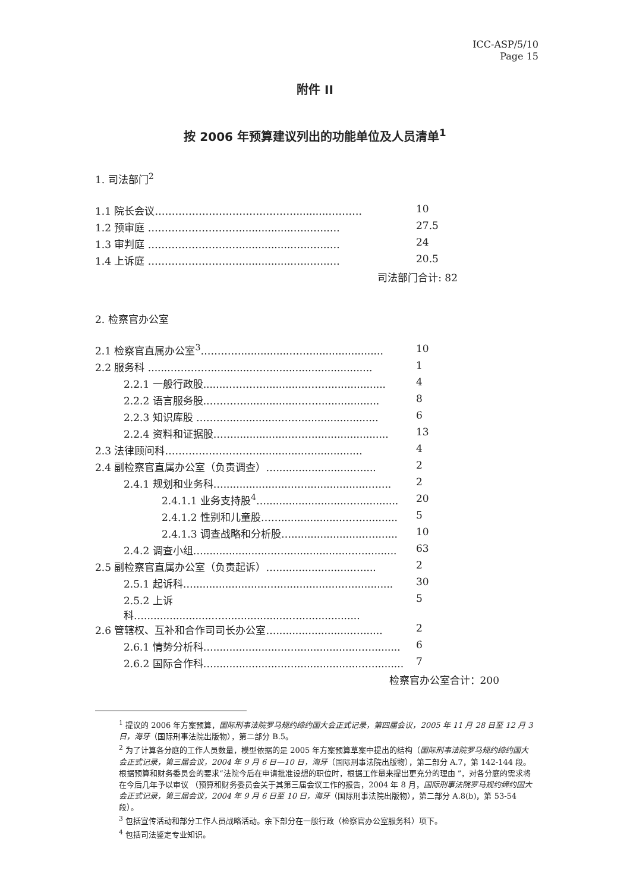ICC-ASP/5/10
Page 15
附件 II
按 2006 年预算建议列出的功能单位及人员清单<sup>1</sup>
1. 司法部门<sup>2</sup>
| 1.1 院长会议……………………………………..........………. | 10 |
| 1.2 预审庭 ……………………….................…..…..…. | 27.5 |
| 1.3 审判庭 ……………………….................…..…..…. | 24 |
| 1.4 上诉庭 ……………………….................…..…..…. | 20.5 |
司法部门合计: 82
2. 检察官办公室
| 2.1 检察官直属办公室<sup>3</sup>…………...............……....................... | 10 |
| 2.2 服务科 .......………….............……............................... | 1 |
| 2.2.1 一般行政股.......…………............……................... | 4 |
| 2.2.2 语言服务股.…………................……................... | 8 |
| 2.2.3 知识库股 ……….................……........................ | 6 |
| 2.2.4 资料和证据股……..................……........................ | 13 |
| 2.3 法律顾问科………………………...............…............... | 4 |
| 2.4 副检察官直属办公室（负责调查）…........................….... | 2 |
| 2.4.1 规划和业务科…......................…....................….... | 2 |
| 2.4.1.1 业务支持股<sup>4</sup>….........................…............. | 20 |
| 2.4.1.2 性别和儿童股……...................……........... | 5 |
| 2.4.1.3 调查战略和分析股….......................…....... | 10 |
| 2.4.2 调查小组…......................…....................…............ | 63 |
| 2.5 副检察官直属办公室（负责起诉）…........................….... | 2 |
| 2.5.1 起诉科…......................…....................….............. | 30 |
| 2.5.2 上诉科…......................…....................…................... | 5 |
| 2.6 管辖权、互补和合作司司长办公室…........................…...... | 2 |
| 2.6.1 情势分析科…......................…....................….......... | 6 |
| 2.6.2 国际合作科…......................…....................…........... | 7 |
检察官办公室合计：200
<sup>1</sup> 提议的 2006 年方案预算，国际刑事法院罗马规约缔约国大会正式记录，第四届会议，2005 年 11 月 28 日至 12 月 3 日，海牙（国际刑事法院出版物），第二部分 B.5。
<sup>2</sup> 为了计算各分庭的工作人员数量，模型依据的是 2005 年方案预算草案中提出的结构（国际刑事法院罗马规约缔约国大会正式记录，第三届会议，2004 年 9 月 6 日—10 日，海牙（国际刑事法院出版物），第二部分 A.7，第 142-144 段。根据预算和财务委员会的要求“法院今后在申请批准设想的职位时，根据工作量来提出更充分的理由 ”，对各分庭的需求将在今后几年予以审议 （预算和财务委员会关于其第三届会议工作的报告，2004 年 8 月，国际刑事法院罗马规约缔约国大会正式记录，第三届会议，2004 年 9 月 6 日至 10 日，海牙（国际刑事法院出版物），第二部分 A.8(b)，第 53-54 段）。
<sup>3</sup> 包括宣传活动和部分工作人员战略活动。余下部分在一般行政（检察官办公室服务科）项下。
<sup>4</sup> 包括司法鉴定专业知识。